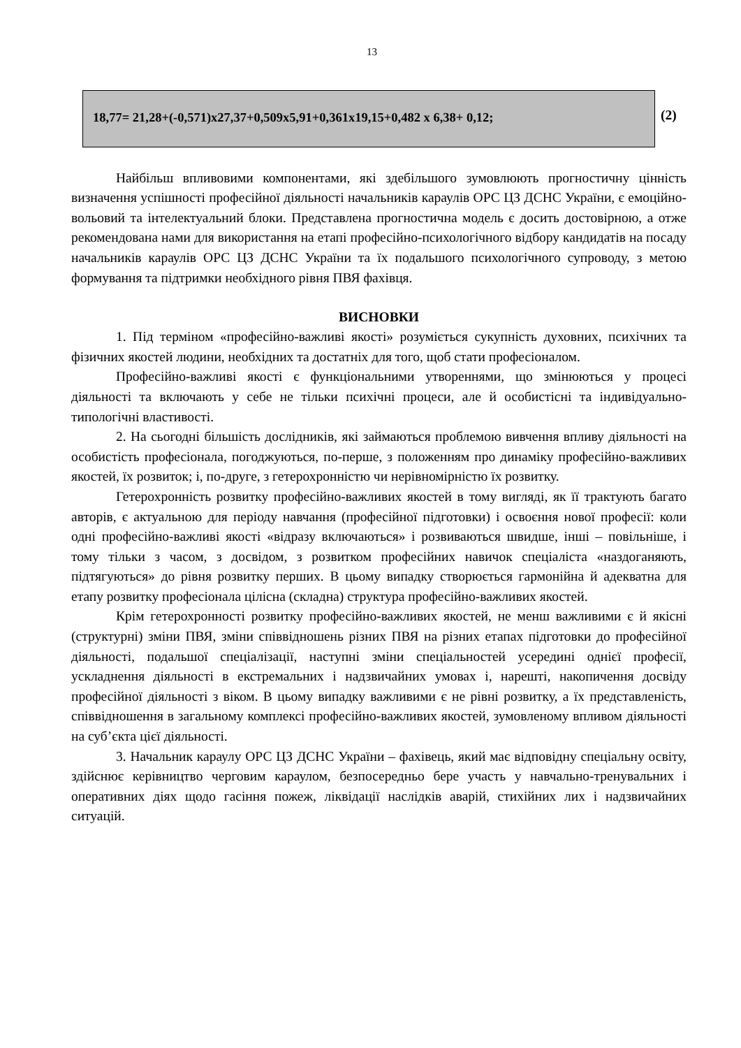13
18,77= 21,28+(-0,571)x27,37+0,509x5,91+0,361x19,15+0,482 x 6,38+ 0,12;
(2)
Найбільш впливовими компонентами, які здебільшого зумовлюють прогностичну цінність визначення успішності професійної діяльності начальників караулів ОРС ЦЗ ДСНС України, є емоційно-вольовий та інтелектуальний блоки. Представлена прогностична модель є досить достовірною, а отже рекомендована нами для використання на етапі професійно-психологічного відбору кандидатів на посаду начальників караулів ОРС ЦЗ ДСНС України та їх подальшого психологічного супроводу, з метою формування та підтримки необхідного рівня ПВЯ фахівця.
ВИСНОВКИ
1. Під терміном «професійно-важливі якості» розуміється сукупність духовних, психічних та фізичних якостей людини, необхідних та достатніх для того, щоб стати професіоналом.
Професійно-важливі якості є функціональними утвореннями, що змінюються у процесі діяльності та включають у себе не тільки психічні процеси, але й особистісні та індивідуально-типологічні властивості.
2. На сьогодні більшість дослідників, які займаються проблемою вивчення впливу діяльності на особистість професіонала, погоджуються, по-перше, з положенням про динаміку професійно-важливих якостей, їх розвиток; і, по-друге, з гетерохронністю чи нерівномірністю їх розвитку.
Гетерохронність розвитку професійно-важливих якостей в тому вигляді, як її трактують багато авторів, є актуальною для періоду навчання (професійної підготовки) і освоєння нової професії: коли одні професійно-важливі якості «відразу включаються» і розвиваються швидше, інші – повільніше, і тому тільки з часом, з досвідом, з розвитком професійних навичок спеціаліста «наздоганяють, підтягуються» до рівня розвитку перших. В цьому випадку створюється гармонійна й адекватна для етапу розвитку професіонала цілісна (складна) структура професійно-важливих якостей.
Крім гетерохронності розвитку професійно-важливих якостей, не менш важливими є й якісні (структурні) зміни ПВЯ, зміни співвідношень різних ПВЯ на різних етапах підготовки до професійної діяльності, подальшої спеціалізації, наступні зміни спеціальностей усередині однієї професії, ускладнення діяльності в екстремальних і надзвичайних умовах і, нарешті, накопичення досвіду професійної діяльності з віком. В цьому випадку важливими є не рівні розвитку, а їх представленість, співвідношення в загальному комплексі професійно-важливих якостей, зумовленому впливом діяльності на суб’єкта цієї діяльності.
3. Начальник караулу ОРС ЦЗ ДСНС України – фахівець, який має відповідну спеціальну освіту, здійснює керівництво черговим караулом, безпосередньо бере участь у навчально-тренувальних і оперативних діях щодо гасіння пожеж, ліквідації наслідків аварій, стихійних лих і надзвичайних ситуацій.